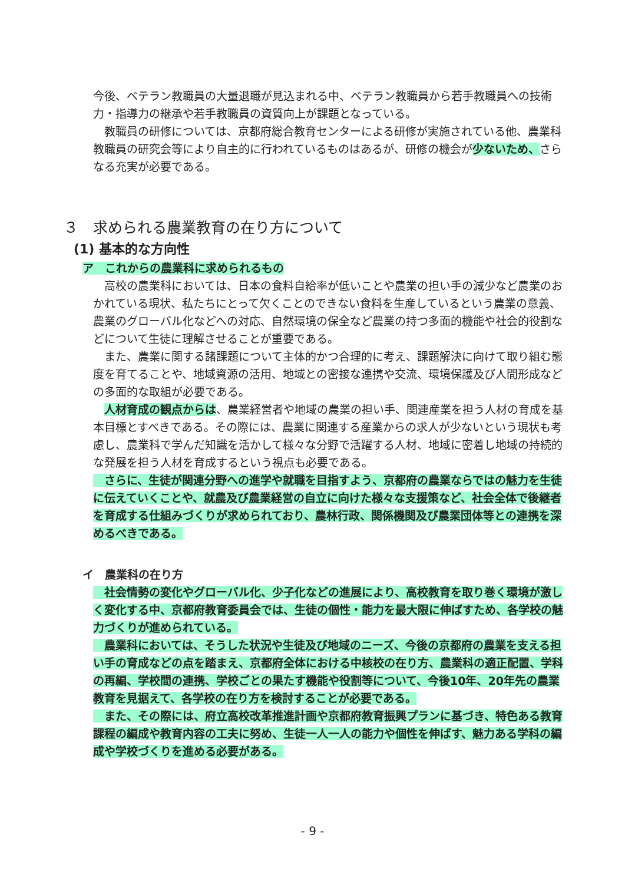今後、ベテラン教職員の大量退職が見込まれる中、ベテラン教職員から若手教職員への技術力・指導力の継承や若手教職員の資質向上が課題となっている。
　教職員の研修については、京都府総合教育センターによる研修が実施されている他、農業科教職員の研究会等により自主的に行われているものはあるが、研修の機会が少ないため、さらなる充実が必要である。
３　求められる農業教育の在り方について
(1) 基本的な方向性
ア　これからの農業科に求められるもの
　高校の農業科においては、日本の食料自給率が低いことや農業の担い手の減少など農業のおかれている現状、私たちにとって欠くことのできない食料を生産しているという農業の意義、農業のグローバル化などへの対応、自然環境の保全など農業の持つ多面的機能や社会的役割などについて生徒に理解させることが重要である。
　また、農業に関する諸課題について主体的かつ合理的に考え、課題解決に向けて取り組む態度を育てることや、地域資源の活用、地域との密接な連携や交流、環境保護及び人間形成などの多面的な取組が必要である。
　人材育成の観点からは、農業経営者や地域の農業の担い手、関連産業を担う人材の育成を基本目標とすべきである。その際には、農業に関連する産業からの求人が少ないという現状も考慮し、農業科で学んだ知識を活かして様々な分野で活躍する人材、地域に密着し地域の持続的な発展を担う人材を育成するという視点も必要である。
　さらに、生徒が関連分野への進学や就職を目指すよう、京都府の農業ならではの魅力を生徒に伝えていくことや、就農及び農業経営の自立に向けた様々な支援策など、社会全体で後継者を育成する仕組みづくりが求められており、農林行政、関係機関及び農業団体等との連携を深めるべきである。
イ　農業科の在り方
　社会情勢の変化やグローバル化、少子化などの進展により、高校教育を取り巻く環境が激しく変化する中、京都府教育委員会では、生徒の個性・能力を最大限に伸ばすため、各学校の魅力づくりが進められている。
　農業科においては、そうした状況や生徒及び地域のニーズ、今後の京都府の農業を支える担い手の育成などの点を踏まえ、京都府全体における中核校の在り方、農業科の適正配置、学科の再編、学校間の連携、学校ごとの果たす機能や役割等について、今後10年、20年先の農業教育を見据えて、各学校の在り方を検討することが必要である。
　また、その際には、府立高校改革推進計画や京都府教育振興プランに基づき、特色ある教育課程の編成や教育内容の工夫に努め、生徒一人一人の能力や個性を伸ばす、魅力ある学科の編成や学校づくりを進める必要がある。
- 9 -